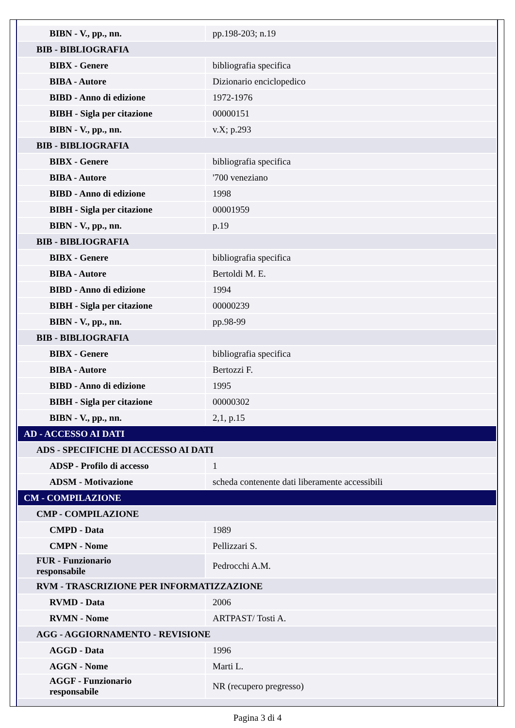| BIBN - V., pp., nn. | pp.198-203; n.19 |
| BIB - BIBLIOGRAFIA | |
| BIBX - Genere | bibliografia specifica |
| BIBA - Autore | Dizionario enciclopedico |
| BIBD - Anno di edizione | 1972-1976 |
| BIBH - Sigla per citazione | 00000151 |
| BIBN - V., pp., nn. | v.X; p.293 |
| BIB - BIBLIOGRAFIA | |
| BIBX - Genere | bibliografia specifica |
| BIBA - Autore | '700 veneziano |
| BIBD - Anno di edizione | 1998 |
| BIBH - Sigla per citazione | 00001959 |
| BIBN - V., pp., nn. | p.19 |
| BIB - BIBLIOGRAFIA | |
| BIBX - Genere | bibliografia specifica |
| BIBA - Autore | Bertoldi M. E. |
| BIBD - Anno di edizione | 1994 |
| BIBH - Sigla per citazione | 00000239 |
| BIBN - V., pp., nn. | pp.98-99 |
| BIB - BIBLIOGRAFIA | |
| BIBX - Genere | bibliografia specifica |
| BIBA - Autore | Bertozzi F. |
| BIBD - Anno di edizione | 1995 |
| BIBH - Sigla per citazione | 00000302 |
| BIBN - V., pp., nn. | 2,1, p.15 |
| AD - ACCESSO AI DATI | |
| ADS - SPECIFICHE DI ACCESSO AI DATI | |
| ADSP - Profilo di accesso | 1 |
| ADSM - Motivazione | scheda contenente dati liberamente accessibili |
| CM - COMPILAZIONE | |
| CMP - COMPILAZIONE | |
| CMPD - Data | 1989 |
| CMPN - Nome | Pellizzari S. |
| FUR - Funzionario responsabile | Pedrocchi A.M. |
| RVM - TRASCRIZIONE PER INFORMATIZZAZIONE | |
| RVMD - Data | 2006 |
| RVMN - Nome | ARTPAST/ Tosti A. |
| AGG - AGGIORNAMENTO - REVISIONE | |
| AGGD - Data | 1996 |
| AGGN - Nome | Marti L. |
| AGGF - Funzionario responsabile | NR (recupero pregresso) |
Pagina 3 di 4